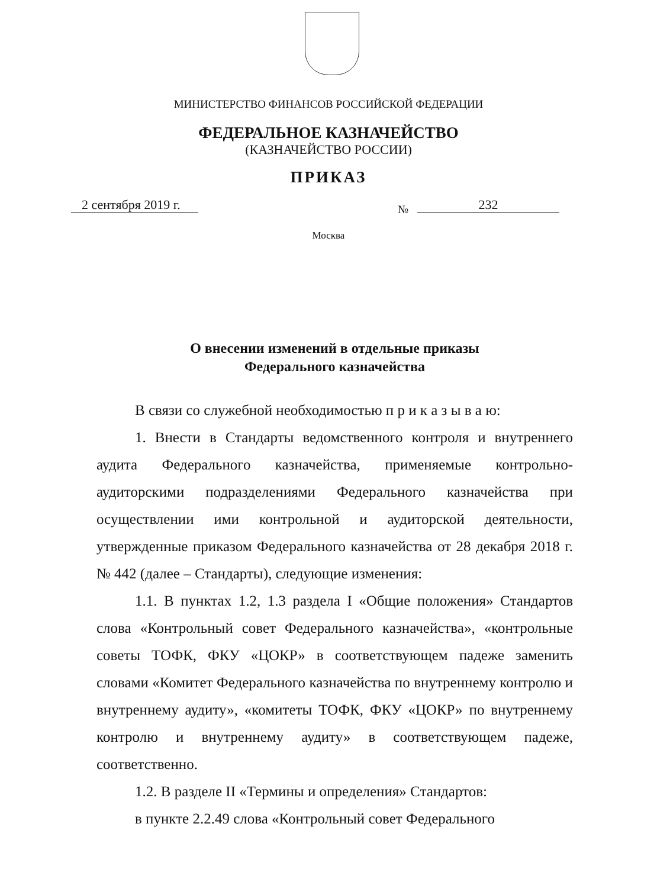МИНИСТЕРСТВО ФИНАНСОВ РОССИЙСКОЙ ФЕДЕРАЦИИ
ФЕДЕРАЛЬНОЕ КАЗНАЧЕЙСТВО
(КАЗНАЧЕЙСТВО РОССИИ)
ПРИКАЗ
2 сентября 2019 г.
№ 232
Москва
О внесении изменений в отдельные приказы
Федерального казначейства
В связи со служебной необходимостью п р и к а з ы в а ю:
1. Внести в Стандарты ведомственного контроля и внутреннего аудита Федерального казначейства, применяемые контрольно-аудиторскими подразделениями Федерального казначейства при осуществлении ими контрольной и аудиторской деятельности, утвержденные приказом Федерального казначейства от 28 декабря 2018 г. № 442 (далее – Стандарты), следующие изменения:
1.1. В пунктах 1.2, 1.3 раздела I «Общие положения» Стандартов слова «Контрольный совет Федерального казначейства», «контрольные советы ТОФК, ФКУ «ЦОКР» в соответствующем падеже заменить словами «Комитет Федерального казначейства по внутреннему контролю и внутреннему аудиту», «комитеты ТОФК, ФКУ «ЦОКР» по внутреннему контролю и внутреннему аудиту» в соответствующем падеже, соответственно.
1.2. В разделе II «Термины и определения» Стандартов:
в пункте 2.2.49 слова «Контрольный совет Федерального